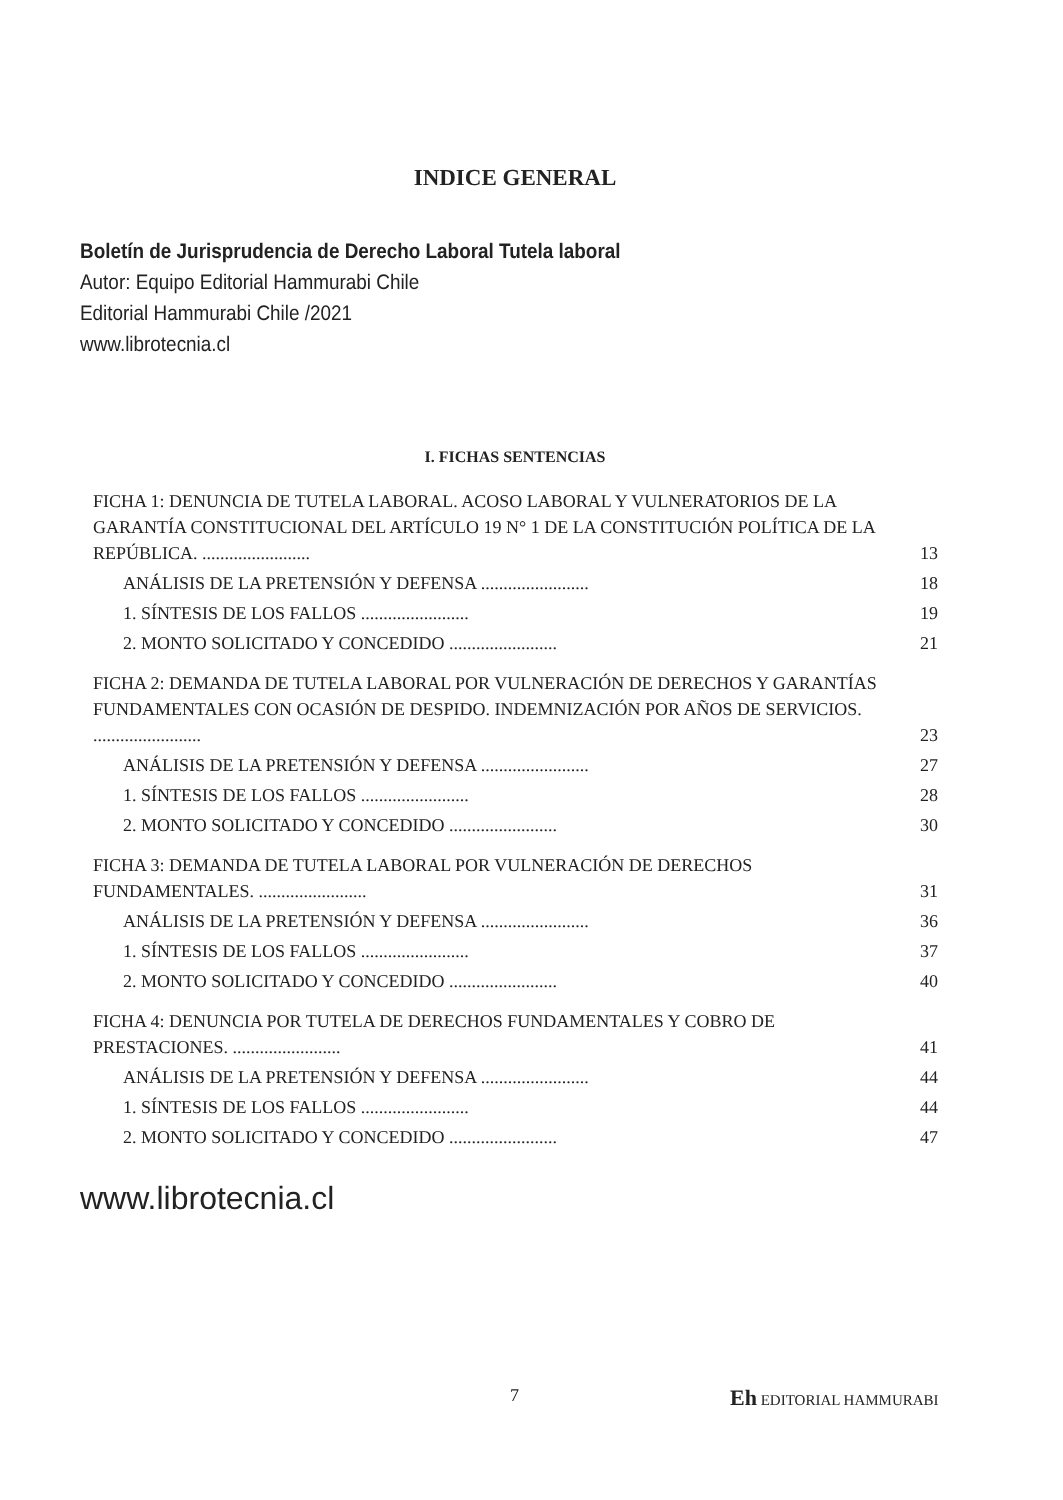INDICE GENERAL
Boletín de Jurisprudencia de Derecho Laboral Tutela laboral
Autor: Equipo Editorial Hammurabi Chile
Editorial Hammurabi Chile /2021
www.librotecnia.cl
I. FICHAS SENTENCIAS
FICHA 1: DENUNCIA DE TUTELA LABORAL. ACOSO LABORAL Y VULNERATORIOS DE LA GARANTÍA CONSTITUCIONAL DEL ARTÍCULO 19 N° 1 DE LA CONSTITUCIÓN POLÍTICA DE LA REPÚBLICA. ........................ 13
ANÁLISIS DE LA PRETENSIÓN Y DEFENSA ........................ 18
1. SÍNTESIS DE LOS FALLOS ........................ 19
2. MONTO SOLICITADO Y CONCEDIDO ........................ 21
FICHA 2: DEMANDA DE TUTELA LABORAL POR VULNERACIÓN DE DERECHOS Y GARANTÍAS FUNDAMENTALES CON OCASIÓN DE DESPIDO. INDEMNIZACIÓN POR AÑOS DE SERVICIOS. ........................ 23
ANÁLISIS DE LA PRETENSIÓN Y DEFENSA ........................ 27
1. SÍNTESIS DE LOS FALLOS ........................ 28
2. MONTO SOLICITADO Y CONCEDIDO ........................ 30
FICHA 3: DEMANDA DE TUTELA LABORAL POR VULNERACIÓN DE DERECHOS FUNDAMENTALES. ........................ 31
ANÁLISIS DE LA PRETENSIÓN Y DEFENSA ........................ 36
1. SÍNTESIS DE LOS FALLOS ........................ 37
2. MONTO SOLICITADO Y CONCEDIDO ........................ 40
FICHA 4: DENUNCIA POR TUTELA DE DERECHOS FUNDAMENTALES Y COBRO DE PRESTACIONES. ........................ 41
ANÁLISIS DE LA PRETENSIÓN Y DEFENSA ........................ 44
1. SÍNTESIS DE LOS FALLOS ........................ 44
2. MONTO SOLICITADO Y CONCEDIDO ........................ 47
www.librotecnia.cl
7 Eh EDITORIAL HAMMURABI